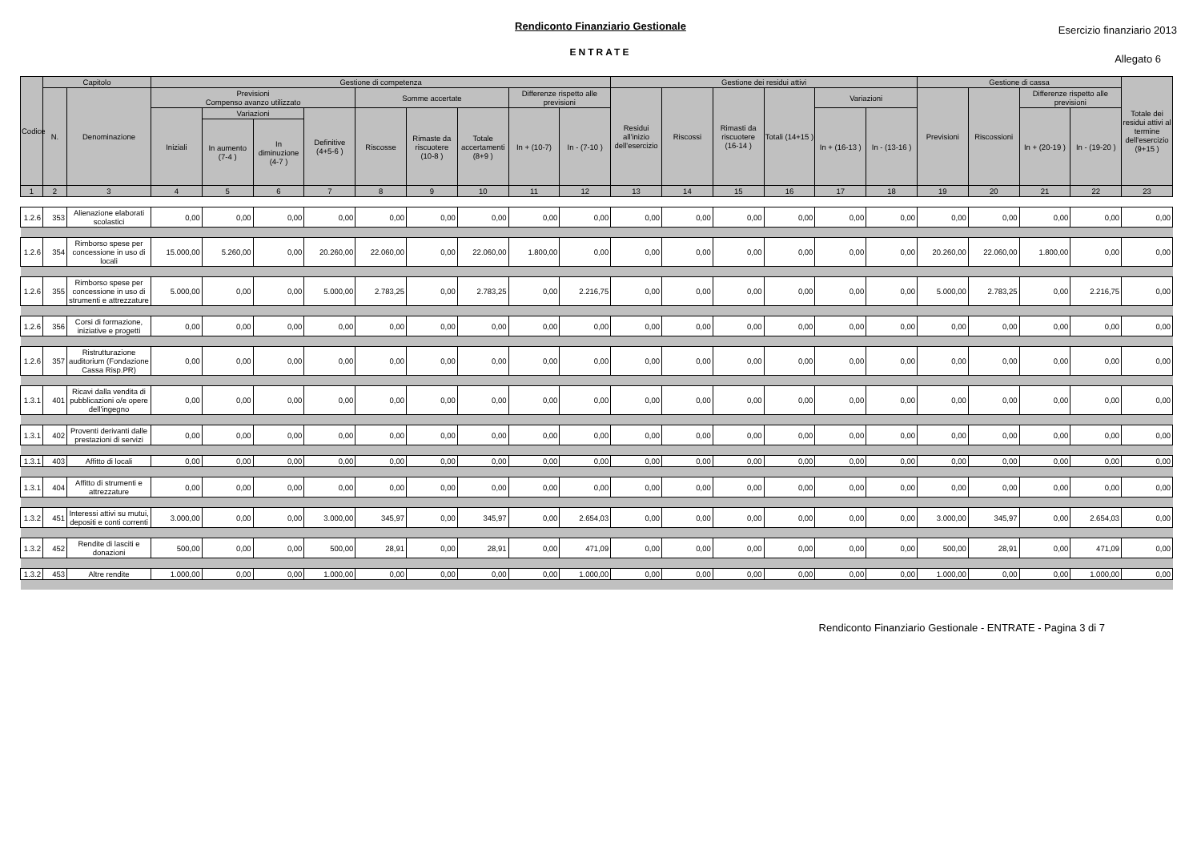Rendiconto Finanziario Gestionale
ENTRATE
Esercizio finanziario 2013
Allegato 6
| Codice | Capitolo | | Gestione di competenza | | | | | | | | | Gestione dei residui attivi | | | | | | Gestione di cassa | | | | Totale dei residui attivi al termine dell'esercizio (9+15 ) |
| --- | --- | --- | --- | --- | --- | --- | --- | --- | --- | --- | --- | --- | --- | --- | --- | --- | --- | --- | --- | --- | --- | --- |
| | N. | Denominazione | Previsioni Compenso avanzo utilizzato | | | | Somme accertate | | | Differenze rispetto alle previsioni | | Residui all'inizio dell'esercizio | Riscossi | Rimasti da riscuotere (16-14 ) | Totali (14+15 ) | Variazioni | | Previsioni | Riscossioni | Differenze rispetto alle previsioni | | |
| | | | Iniziali | Variazioni | | Definitive (4+5-6 ) | Riscosse | Rimaste da riscuotere (10-8 ) | Totale accertamenti (8+9 ) | In + (10-7) | In - (7-10 ) | | | | | In + (16-13 ) | In - (13-16 ) | | | In + (20-19 ) | In - (19-20 ) | |
| | | | | In aumento (7-4 ) | In diminuzione (4-7 ) | | | | | | | | | | | | | | | | | |
| 1 | 2 | 3 | 4 | 5 | 6 | 7 | 8 | 9 | 10 | 11 | 12 | 13 | 14 | 15 | 16 | 17 | 18 | 19 | 20 | 21 | 22 | 23 |
| 1.2.6 | 353 | Alienazione elaborati scolastici | 0,00 | 0,00 | 0,00 | 0,00 | 0,00 | 0,00 | 0,00 | 0,00 | 0,00 | 0,00 | 0,00 | 0,00 | 0,00 | 0,00 | 0,00 | 0,00 | 0,00 | 0,00 | 0,00 | 0,00 |
| 1.2.6 | 354 | Rimborso spese per concessione in uso di locali | 15.000,00 | 5.260,00 | 0,00 | 20.260,00 | 22.060,00 | 0,00 | 22.060,00 | 1.800,00 | 0,00 | 0,00 | 0,00 | 0,00 | 0,00 | 0,00 | 0,00 | 20.260,00 | 22.060,00 | 1.800,00 | 0,00 | 0,00 |
| 1.2.6 | 355 | Rimborso spese per concessione in uso di strumenti e attrezzature | 5.000,00 | 0,00 | 0,00 | 5.000,00 | 2.783,25 | 0,00 | 2.783,25 | 0,00 | 2.216,75 | 0,00 | 0,00 | 0,00 | 0,00 | 0,00 | 0,00 | 5.000,00 | 2.783,25 | 0,00 | 2.216,75 | 0,00 |
| 1.2.6 | 356 | Corsi di formazione, iniziative e progetti | 0,00 | 0,00 | 0,00 | 0,00 | 0,00 | 0,00 | 0,00 | 0,00 | 0,00 | 0,00 | 0,00 | 0,00 | 0,00 | 0,00 | 0,00 | 0,00 | 0,00 | 0,00 | 0,00 | 0,00 |
| 1.2.6 | 357 | Ristrutturazione auditorium (Fondazione Cassa Risp.PR) | 0,00 | 0,00 | 0,00 | 0,00 | 0,00 | 0,00 | 0,00 | 0,00 | 0,00 | 0,00 | 0,00 | 0,00 | 0,00 | 0,00 | 0,00 | 0,00 | 0,00 | 0,00 | 0,00 | 0,00 |
| 1.3.1 | 401 | Ricavi dalla vendita di pubblicazioni o/e opere dell'ingegno | 0,00 | 0,00 | 0,00 | 0,00 | 0,00 | 0,00 | 0,00 | 0,00 | 0,00 | 0,00 | 0,00 | 0,00 | 0,00 | 0,00 | 0,00 | 0,00 | 0,00 | 0,00 | 0,00 | 0,00 |
| 1.3.1 | 402 | Proventi derivanti dalle prestazioni di servizi | 0,00 | 0,00 | 0,00 | 0,00 | 0,00 | 0,00 | 0,00 | 0,00 | 0,00 | 0,00 | 0,00 | 0,00 | 0,00 | 0,00 | 0,00 | 0,00 | 0,00 | 0,00 | 0,00 | 0,00 |
| 1.3.1 | 403 | Affitto di locali | 0,00 | 0,00 | 0,00 | 0,00 | 0,00 | 0,00 | 0,00 | 0,00 | 0,00 | 0,00 | 0,00 | 0,00 | 0,00 | 0,00 | 0,00 | 0,00 | 0,00 | 0,00 | 0,00 | 0,00 |
| 1.3.1 | 404 | Affitto di strumenti e attrezzature | 0,00 | 0,00 | 0,00 | 0,00 | 0,00 | 0,00 | 0,00 | 0,00 | 0,00 | 0,00 | 0,00 | 0,00 | 0,00 | 0,00 | 0,00 | 0,00 | 0,00 | 0,00 | 0,00 | 0,00 |
| 1.3.2 | 451 | Interessi attivi su mutui, depositi e conti correnti | 3.000,00 | 0,00 | 0,00 | 3.000,00 | 345,97 | 0,00 | 345,97 | 0,00 | 2.654,03 | 0,00 | 0,00 | 0,00 | 0,00 | 0,00 | 0,00 | 3.000,00 | 345,97 | 0,00 | 2.654,03 | 0,00 |
| 1.3.2 | 452 | Rendite di lasciti e donazioni | 500,00 | 0,00 | 0,00 | 500,00 | 28,91 | 0,00 | 28,91 | 0,00 | 471,09 | 0,00 | 0,00 | 0,00 | 0,00 | 0,00 | 0,00 | 500,00 | 28,91 | 0,00 | 471,09 | 0,00 |
| 1.3.2 | 453 | Altre rendite | 1.000,00 | 0,00 | 0,00 | 1.000,00 | 0,00 | 0,00 | 0,00 | 0,00 | 1.000,00 | 0,00 | 0,00 | 0,00 | 0,00 | 0,00 | 0,00 | 1.000,00 | 0,00 | 0,00 | 1.000,00 | 0,00 |
Rendiconto Finanziario Gestionale - ENTRATE - Pagina 3 di 7